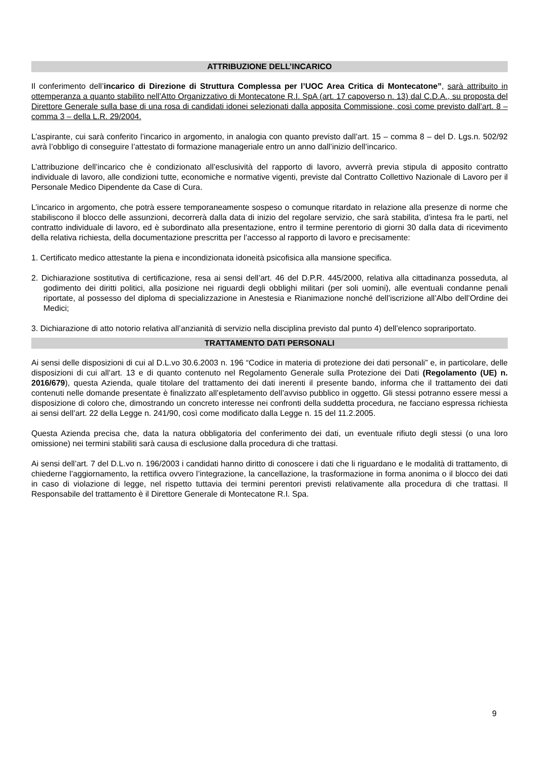ATTRIBUZIONE DELL’INCARICO
Il conferimento dell’incarico di Direzione di Struttura Complessa per l’UOC Area Critica di Montecatone”, sarà attribuito in ottemperanza a quanto stabilito nell’Atto Organizzativo di Montecatone R.I. SpA (art. 17 capoverso n. 13) dal C.D.A., su proposta del Direttore Generale sulla base di una rosa di candidati idonei selezionati dalla apposita Commissione, così come previsto dall’art. 8 – comma 3 – della L.R. 29/2004.
L’aspirante, cui sarà conferito l’incarico in argomento, in analogia con quanto previsto dall’art. 15 – comma 8 – del D. Lgs.n. 502/92 avrà l’obbligo di conseguire l’attestato di formazione manageriale entro un anno dall’inizio dell’incarico.
L’attribuzione dell’incarico che è condizionato all’esclusività del rapporto di lavoro, avverrà previa stipula di apposito contratto individuale di lavoro, alle condizioni tutte, economiche e normative vigenti, previste dal Contratto Collettivo Nazionale di Lavoro per il Personale Medico Dipendente da Case di Cura.
L’incarico in argomento, che potrà essere temporaneamente sospeso o comunque ritardato in relazione alla presenze di norme che stabiliscono il blocco delle assunzioni, decorrerà dalla data di inizio del regolare servizio, che sarà stabilita, d’intesa fra le parti, nel contratto individuale di lavoro, ed è subordinato alla presentazione, entro il termine perentorio di giorni 30 dalla data di ricevimento della relativa richiesta, della documentazione prescritta per l’accesso al rapporto di lavoro e precisamente:
1. Certificato medico attestante la piena e incondizionata idoneità psicofisica alla mansione specifica.
2. Dichiarazione sostitutiva di certificazione, resa ai sensi dell’art. 46 del D.P.R. 445/2000, relativa alla cittadinanza posseduta, al godimento dei diritti politici, alla posizione nei riguardi degli obblighi militari (per soli uomini), alle eventuali condanne penali riportate, al possesso del diploma di specializzazione in Anestesia e Rianimazione nonché dell’iscrizione all’Albo dell’Ordine dei Medici;
3. Dichiarazione di atto notorio relativa all’anzianità di servizio nella disciplina previsto dal punto 4) dell’elenco soprariportato.
TRATTAMENTO DATI PERSONALI
Ai sensi delle disposizioni di cui al D.L.vo 30.6.2003 n. 196 “Codice in materia di protezione dei dati personali” e, in particolare, delle disposizioni di cui all’art. 13 e di quanto contenuto nel Regolamento Generale sulla Protezione dei Dati (Regolamento (UE) n. 2016/679), questa Azienda, quale titolare del trattamento dei dati inerenti il presente bando, informa che il trattamento dei dati contenuti nelle domande presentate è finalizzato all’espletamento dell’avviso pubblico in oggetto. Gli stessi potranno essere messi a disposizione di coloro che, dimostrando un concreto interesse nei confronti della suddetta procedura, ne facciano espressa richiesta ai sensi dell’art. 22 della Legge n. 241/90, così come modificato dalla Legge n. 15 del 11.2.2005.
Questa Azienda precisa che, data la natura obbligatoria del conferimento dei dati, un eventuale rifiuto degli stessi (o una loro omissione) nei termini stabiliti sarà causa di esclusione dalla procedura di che trattasi.
Ai sensi dell’art. 7 del D.L.vo n. 196/2003 i candidati hanno diritto di conoscere i dati che li riguardano e le modalità di trattamento, di chiederne l’aggiornamento, la rettifica ovvero l’integrazione, la cancellazione, la trasformazione in forma anonima o il blocco dei dati in caso di violazione di legge, nel rispetto tuttavia dei termini perentori previsti relativamente alla procedura di che trattasi. Il Responsabile del trattamento è il Direttore Generale di Montecatone R.I. Spa.
9